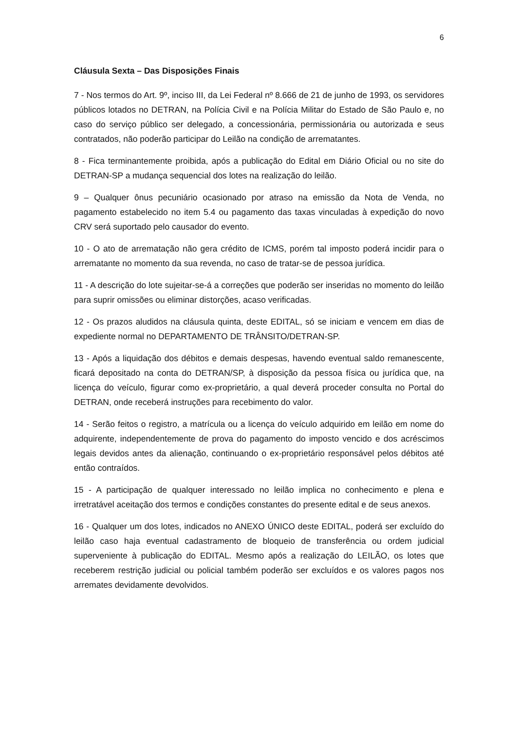6
Cláusula Sexta – Das Disposições Finais
7 - Nos termos do Art. 9º, inciso III, da Lei Federal nº 8.666 de 21 de junho de 1993, os servidores públicos lotados no DETRAN, na Polícia Civil e na Polícia Militar do Estado de São Paulo e, no caso do serviço público ser delegado, a concessionária, permissionária ou autorizada e seus contratados, não poderão participar do Leilão na condição de arrematantes.
8 - Fica terminantemente proibida, após a publicação do Edital em Diário Oficial ou no site do DETRAN-SP a mudança sequencial dos lotes na realização do leilão.
9 – Qualquer ônus pecuniário ocasionado por atraso na emissão da Nota de Venda, no pagamento estabelecido no item 5.4 ou pagamento das taxas vinculadas à expedição do novo CRV será suportado pelo causador do evento.
10 - O ato de arrematação não gera crédito de ICMS, porém tal imposto poderá incidir para o arrematante no momento da sua revenda, no caso de tratar-se de pessoa jurídica.
11 - A descrição do lote sujeitar-se-á a correções que poderão ser inseridas no momento do leilão para suprir omissões ou eliminar distorções, acaso verificadas.
12 - Os prazos aludidos na cláusula quinta, deste EDITAL, só se iniciam e vencem em dias de expediente normal no DEPARTAMENTO DE TRÂNSITO/DETRAN-SP.
13 - Após a liquidação dos débitos e demais despesas, havendo eventual saldo remanescente, ficará depositado na conta do DETRAN/SP, à disposição da pessoa física ou jurídica que, na licença do veículo, figurar como ex-proprietário, a qual deverá proceder consulta no Portal do DETRAN, onde receberá instruções para recebimento do valor.
14 - Serão feitos o registro, a matrícula ou a licença do veículo adquirido em leilão em nome do adquirente, independentemente de prova do pagamento do imposto vencido e dos acréscimos legais devidos antes da alienação, continuando o ex-proprietário responsável pelos débitos até então contraídos.
15 - A participação de qualquer interessado no leilão implica no conhecimento e plena e irretratável aceitação dos termos e condições constantes do presente edital e de seus anexos.
16 - Qualquer um dos lotes, indicados no ANEXO ÚNICO deste EDITAL, poderá ser excluído do leilão caso haja eventual cadastramento de bloqueio de transferência ou ordem judicial superveniente à publicação do EDITAL. Mesmo após a realização do LEILÃO, os lotes que receberem restrição judicial ou policial também poderão ser excluídos e os valores pagos nos arremates devidamente devolvidos.